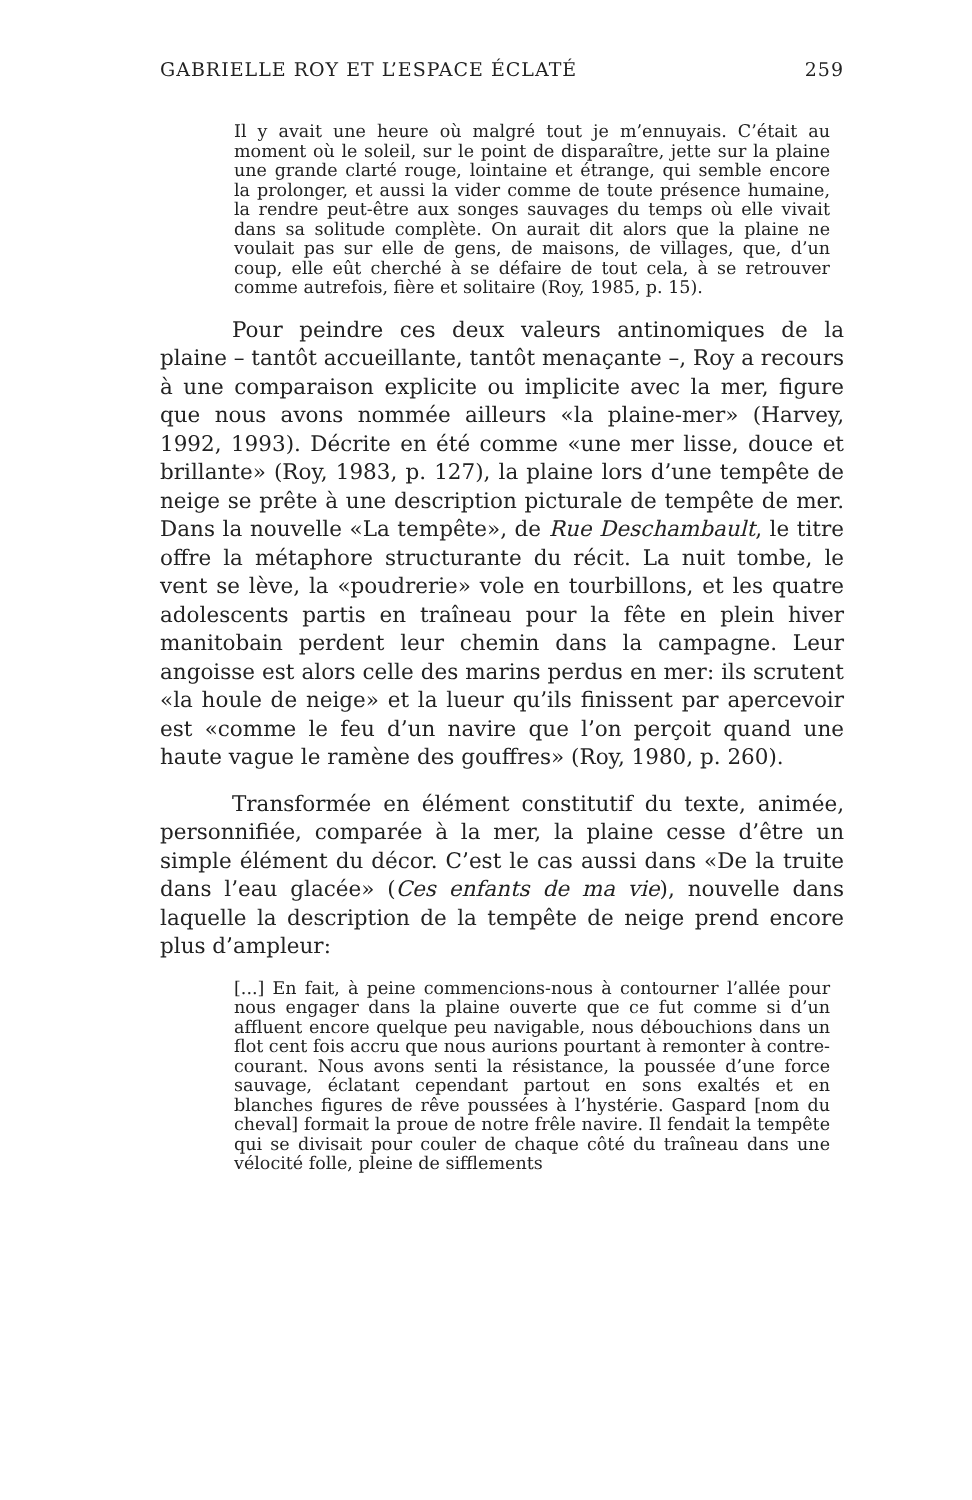GABRIELLE ROY ET L’ESPACE ÉCLATÉ 259
Il y avait une heure où malgré tout je m’ennuyais. C’était au moment où le soleil, sur le point de disparaître, jette sur la plaine une grande clarté rouge, lointaine et étrange, qui semble encore la prolonger, et aussi la vider comme de toute présence humaine, la rendre peut-être aux songes sauvages du temps où elle vivait dans sa solitude complète. On aurait dit alors que la plaine ne voulait pas sur elle de gens, de maisons, de villages, que, d’un coup, elle eût cherché à se défaire de tout cela, à se retrouver comme autrefois, fière et solitaire (Roy, 1985, p. 15).
Pour peindre ces deux valeurs antinomiques de la plaine – tantôt accueillante, tantôt menaçante –, Roy a recours à une comparaison explicite ou implicite avec la mer, figure que nous avons nommée ailleurs «la plaine-mer» (Harvey, 1992, 1993). Décrite en été comme «une mer lisse, douce et brillante» (Roy, 1983, p. 127), la plaine lors d’une tempête de neige se prête à une description picturale de tempête de mer. Dans la nouvelle «La tempête», de Rue Deschambault, le titre offre la métaphore structurante du récit. La nuit tombe, le vent se lève, la «poudrerie» vole en tourbillons, et les quatre adolescents partis en traîneau pour la fête en plein hiver manitobain perdent leur chemin dans la campagne. Leur angoisse est alors celle des marins perdus en mer: ils scrutent «la houle de neige» et la lueur qu’ils finissent par apercevoir est «comme le feu d’un navire que l’on perçoit quand une haute vague le ramène des gouffres» (Roy, 1980, p. 260).
Transformée en élément constitutif du texte, animée, personnifiée, comparée à la mer, la plaine cesse d’être un simple élément du décor. C’est le cas aussi dans «De la truite dans l’eau glacée» (Ces enfants de ma vie), nouvelle dans laquelle la description de la tempête de neige prend encore plus d’ampleur:
[...] En fait, à peine commencions-nous à contourner l’allée pour nous engager dans la plaine ouverte que ce fut comme si d’un affluent encore quelque peu navigable, nous débouchions dans un flot cent fois accru que nous aurions pourtant à remonter à contre-courant. Nous avons senti la résistance, la poussée d’une force sauvage, éclatant cependant partout en sons exaltés et en blanches figures de rêve poussées à l’hystérie. Gaspard [nom du cheval] formait la proue de notre frêle navire. Il fendait la tempête qui se divisait pour couler de chaque côté du traîneau dans une vélocité folle, pleine de sifflements